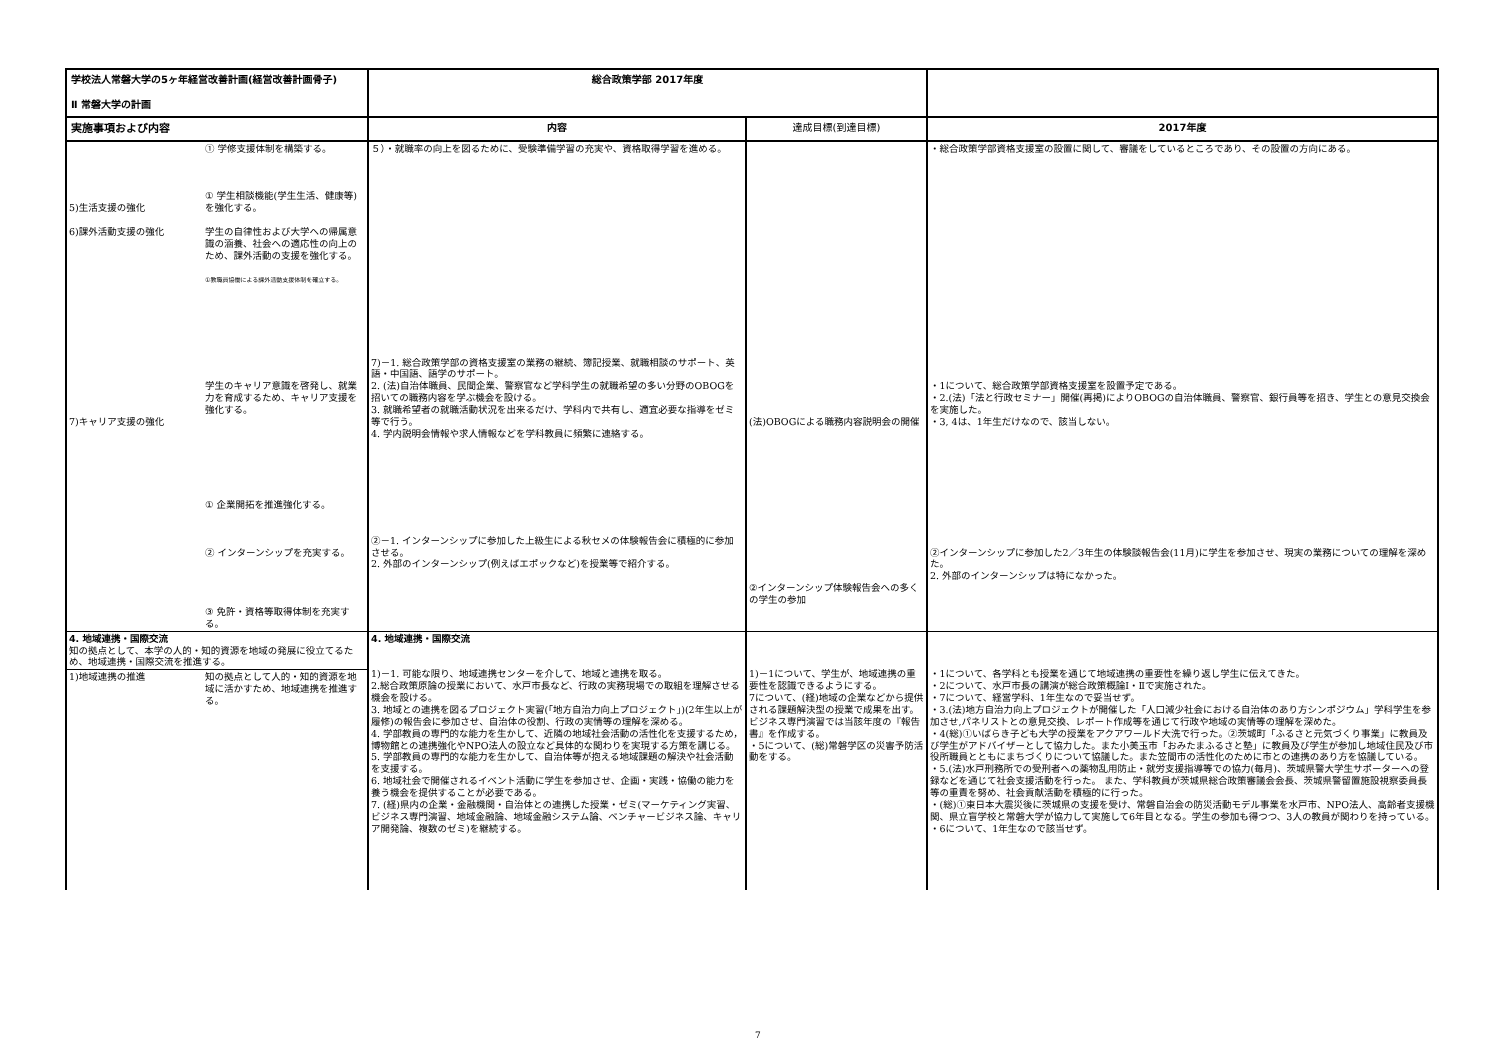| 学校法人常磐大学の5ヶ年経営改善計画(経営改善計画骨子) Ⅱ 常磐大学の計画 | | 総合政策学部 2017年度 | | |
| --- | --- | --- | --- | --- |
| 実施事項および内容 | | 内容 | 達成目標(到達目標) | 2017年度 |
| 5)生活支援の強化 6)課外活動支援の強化 7)キャリア支援の強化 | ① 学修支援体制を構築する。 ① 学生相談機能(学生生活、健康等)を強化する。 学生の自律性および大学への帰属意識の涵養、社会への適応性の向上のため、課外活動の支援を強化する。 ①教職員協働による課外活動支援体制を確立する。 学生のキャリア意識を啓発し、就業力を育成するため、キャリア支援を強化する。 ① 企業開拓を推進強化する。 ② インターンシップを充実する。 ③ 免許・資格等取得体制を充実する。 | ５）・就職率の向上を図るために、受験準備学習の充実や、資格取得学習を進める。 7)－1. 総合政策学部の資格支援室の業務の継続、簿記授業、就職相談のサポート、英語・中国語、語学のサポート。 2. (法)自治体職員、民間企業、警察官など学科学生の就職希望の多い分野のOBOGを招いての職務内容を学ぶ機会を設ける。 3. 就職希望者の就職活動状況を出来るだけ、学科内で共有し、適宜必要な指導をゼミ等で行う。 4. 学内説明会情報や求人情報などを学科教員に頻繁に連絡する。 ②－1. インターンシップに参加した上級生による秋セメの体験報告会に積極的に参加させる。 2. 外部のインターンシップ(例えばエポックなど)を授業等で紹介する。 | (法)OBOGによる職務内容説明会の開催 ②インターンシップ体験報告会への多くの学生の参加 | ・総合政策学部資格支援室の設置に関して、審議をしているところであり、その設置の方向にある。 ・1について、総合政策学部資格支援室を設置予定である。 ・2.(法)「法と行政セミナー」開催(再掲)によりOBOGの自治体職員、警察官、銀行員等を招き、学生との意見交換会を実施した。 ・3, 4は、1年生だけなので、該当しない。 ②インターンシップに参加した2／3年生の体験談報告会(11月)に学生を参加させ、現実の業務についての理解を深めた。 2. 外部のインターンシップは特になかった。 |
| 4. 地域連携・国際交流 知の拠点として、本学の人的・知的資源を地域の発展に役立てるため、地域連携・国際交流を推進する。 | | 4. 地域連携・国際交流 1)－1. 可能な限り、地域連携センターを介して、地域と連携を取る。 2.総合政策原論の授業において、水戸市長など、行政の実務現場での取組を理解させる機会を設ける。 3. 地域との連携を図るプロジェクト実習(「地方自治力向上プロジェクト」)(2年生以上が履修)の報告会に参加させ、自治体の役割、行政の実情等の理解を深める。 4. 学部教員の専門的な能力を生かして、近隣の地域社会活動の活性化を支援するため，博物館との連携強化やNPO法人の設立など具体的な関わりを実現する方策を講じる。 5. 学部教員の専門的な能力を生かして、自治体等が抱える地域課題の解決や社会活動を支援する。 6. 地域社会で開催されるイベント活動に学生を参加させ、企画・実践・協働の能力を養う機会を提供することが必要である。 7. (経)県内の企業・金融機関・自治体との連携した授業・ゼミ(マーケティング実習、ビジネス専門演習、地域金融論、地域金融システム論、ベンチャービジネス論、キャリア開発論、複数のゼミ)を継続する。 | 1)－1について、学生が、地域連携の重要性を認識できるようにする。 7について、(経)地域の企業などから提供される課題解決型の授業で成果を出す。ビジネス専門演習では当該年度の『報告書』を作成する。 ・5について、(総)常磐学区の災害予防活動をする。 | ・1について、各学科とも授業を通じて地域連携の重要性を繰り返し学生に伝えてきた。 ・2について、水戸市長の講演が総合政策概論Ⅰ・Ⅱで実施された。 ・7について、経営学科、1年生なので妥当せず。 ・3.(法)地方自治力向上プロジェクトが開催した「人口減少社会における自治体のあり方シンポジウム」学科学生を参加させ,パネリストとの意見交換、レポート作成等を通じて行政や地域の実情等の理解を深めた。 ・4(総)①いばらき子ども大学の授業をアクアワールド大洗で行った。②茨城町「ふるさと元気づくり事業」に教員及び学生がアドバイザーとして協力した。また小美玉市「おみたまふるさと塾」に教員及び学生が参加し地域住民及び市役所職員とともにまちづくりについて協議した。また笠間市の活性化のために市との連携のあり方を協議している。 ・5.(法)水戸刑務所での受刑者への薬物乱用防止・就労支援指導等での協力(毎月)、茨城県警大学生サポーターへの登録などを通じて社会支援活動を行った。 また、学科教員が茨城県総合政策審議会会長、茨城県警留置施設視察委員長等の重責を努め、社会貢献活動を積極的に行った。 ・(総)①東日本大震災後に茨城県の支援を受け、常磐自治会の防災活動モデル事業を水戸市、NPO法人、高齢者支援機関、県立盲学校と常磐大学が協力して実施して6年目となる。学生の参加も得つつ、3人の教員が関わりを持っている。 ・6について、1年生なので該当せず。 |
| 1)地域連携の推進 | 知の拠点として人的・知的資源を地域に活かすため、地域連携を推進する。 | | | |
7